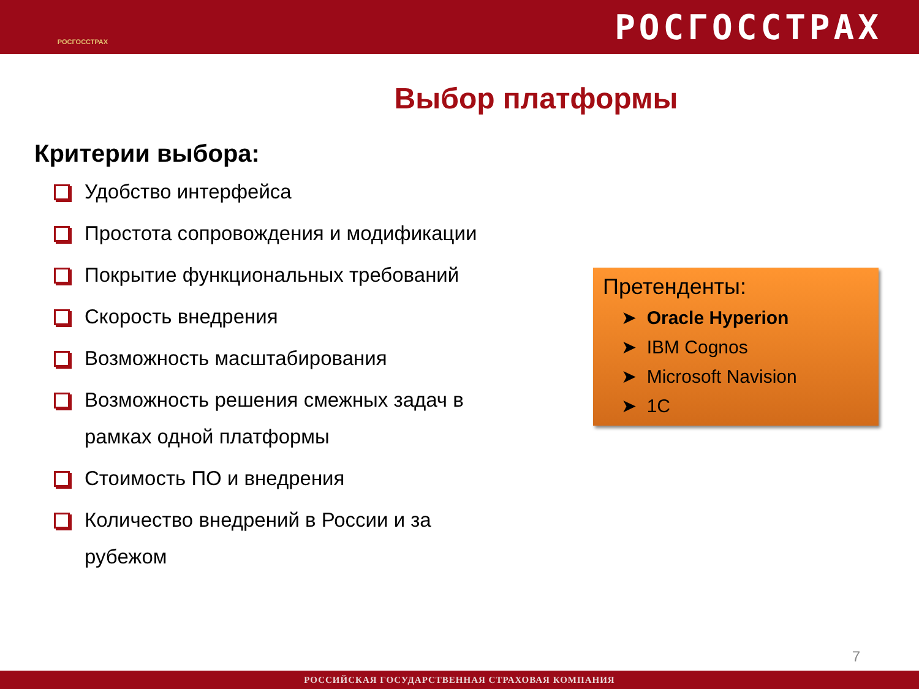РОСГОССТРАХ
РОСГОССТРАХ
Выбор платформы
Критерии выбора:
Удобство интерфейса
Простота сопровождения и модификации
Покрытие функциональных требований
Скорость внедрения
Возможность масштабирования
Возможность решения смежных задач в рамках одной платформы
Стоимость ПО и внедрения
Количество внедрений в России и за рубежом
Претенденты:
➤ Oracle Hyperion
➤ IBM Cognos
➤ Microsoft Navision
➤ 1С
7
РОССИЙСКАЯ ГОСУДАРСТВЕННАЯ СТРАХОВАЯ КОМПАНИЯ